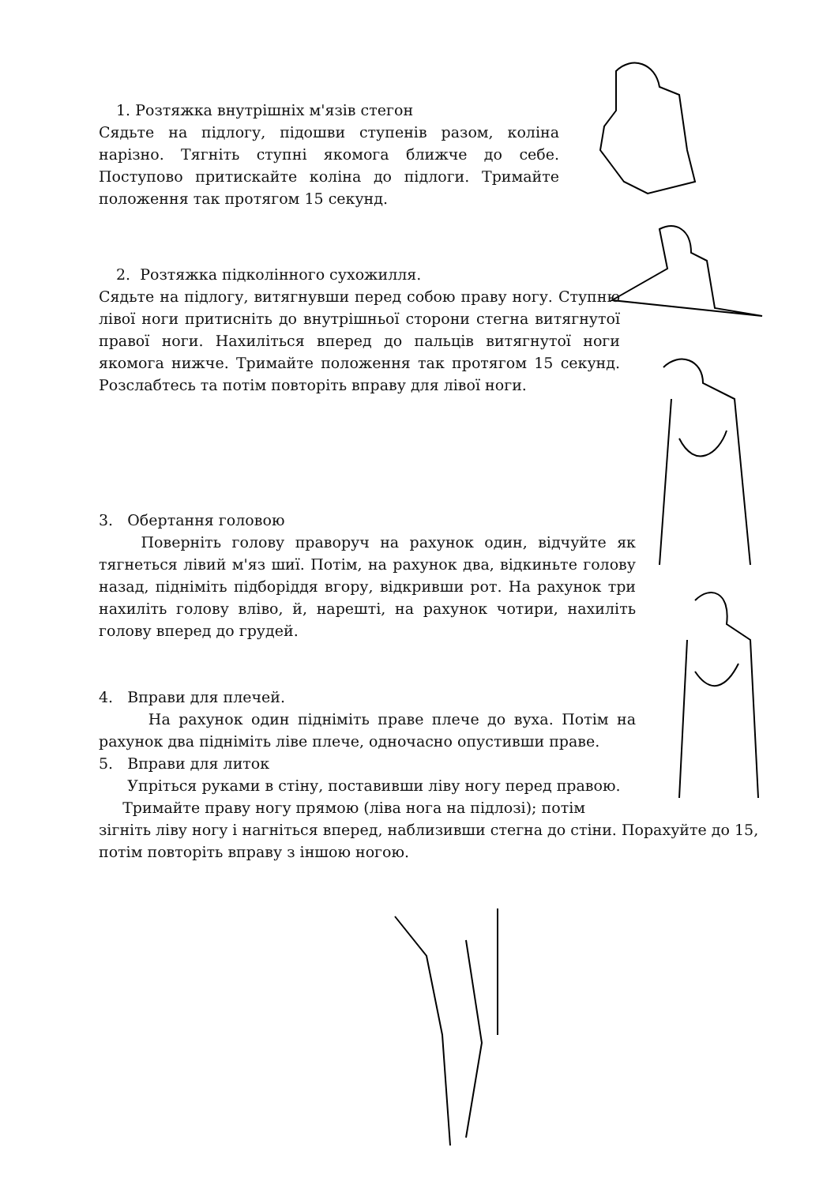1. Розтяжка внутрішніх м'язів стегон
Сядьте на підлогу, підошви ступенів разом, коліна нарізно. Тягніть ступні якомога ближче до себе. Поступово притискайте коліна до підлоги. Тримайте положення так протягом 15 секунд.
2. Розтяжка підколінного сухожилля.
Сядьте на підлогу, витягнувши перед собою праву ногу. Ступню лівої ноги притисніть до внутрішньої сторони стегна витягнутої правої ноги. Нахиліться вперед до пальців витягнутої ноги якомога нижче. Тримайте положення так протягом 15 секунд. Розслабтесь та потім повторіть вправу для лівої ноги.
3. Обертання головою
Поверніть голову праворуч на рахунок один, відчуйте як тягнеться лівий м'яз шиї. Потім, на рахунок два, відкиньте голову назад, підніміть підборіддя вгору, відкривши рот. На рахунок три нахиліть голову вліво, й, нарешті, на рахунок чотири, нахиліть голову вперед до грудей.
4. Вправи для плечей.
На рахунок один підніміть праве плече до вуха. Потім на рахунок два підніміть ліве плече, одночасно опустивши праве.
5. Вправи для литок
Упріться руками в стіну, поставивши ліву ногу перед правою.
Тримайте праву ногу прямою (ліва нога на підлозі); потім
зігніть ліву ногу і нагніться вперед, наблизивши стегна до стіни. Порахуйте до 15, потім повторіть вправу з іншою ногою.